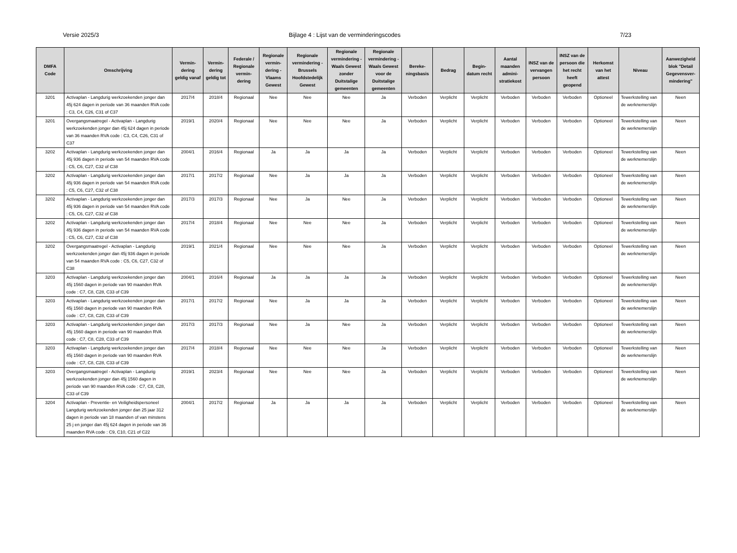Versie 2025/3 Bijlage 4 : Lijst van de verminderingscodes 7/23
| DMFA Code | Omschrijving | Vermin-dering geldig vanaf | Vermin-dering geldig tot | Federale / Regionale vermin-dering | Regionale vermin-dering - Vlaams Gewest | Regionale vermindering - Brussels Hoofdstedelijk Gewest | Regionale vermindering - Waals Gewest zonder Duitstalige gemeenten | Regionale vermindering - Waals Gewest voor de Duitstalige gemeenten | Bereke-ningsbasis | Bedrag | Begin-datum recht | Aantal maanden admini-stratiekost | INSZ van de vervangen persoon | INSZ van de persoon die het recht heeft geopend | Herkomst van het attest | Niveau | Aanwezigheid blok "Detail Gegevensver-mindering" |
| --- | --- | --- | --- | --- | --- | --- | --- | --- | --- | --- | --- | --- | --- | --- | --- | --- | --- |
| 3201 | Activaplan - Langdurig werkzoekenden jonger dan 45j 624 dagen in periode van 36 maanden RVA code : C3, C4, C26, C31 of C37 | 2017/4 | 2018/4 | Regionaal | Nee | Nee | Nee | Ja | Verboden | Verplicht | Verplicht | Verboden | Verboden | Verboden | Optioneel | Tewerkstelling van de werknemerslijn | Neen |
| 3201 | Overgangsmaatregel - Activaplan - Langdurig werkzoekenden jonger dan 45j 624 dagen in periode van 36 maanden RVA code : C3, C4, C26, C31 of C37 | 2019/1 | 2020/4 | Regionaal | Nee | Nee | Nee | Ja | Verboden | Verplicht | Verplicht | Verboden | Verboden | Verboden | Optioneel | Tewerkstelling van de werknemerslijn | Neen |
| 3202 | Activaplan - Langdurig werkzoekenden jonger dan 45j 936 dagen in periode van 54 maanden RVA code : C5, C6, C27, C32 of C38 | 2004/1 | 2016/4 | Regionaal | Ja | Ja | Ja | Ja | Verboden | Verplicht | Verplicht | Verboden | Verboden | Verboden | Optioneel | Tewerkstelling van de werknemerslijn | Neen |
| 3202 | Activaplan - Langdurig werkzoekenden jonger dan 45j 936 dagen in periode van 54 maanden RVA code : C5, C6, C27, C32 of C38 | 2017/1 | 2017/2 | Regionaal | Nee | Ja | Ja | Ja | Verboden | Verplicht | Verplicht | Verboden | Verboden | Verboden | Optioneel | Tewerkstelling van de werknemerslijn | Neen |
| 3202 | Activaplan - Langdurig werkzoekenden jonger dan 45j 936 dagen in periode van 54 maanden RVA code : C5, C6, C27, C32 of C38 | 2017/3 | 2017/3 | Regionaal | Nee | Ja | Nee | Ja | Verboden | Verplicht | Verplicht | Verboden | Verboden | Verboden | Optioneel | Tewerkstelling van de werknemerslijn | Neen |
| 3202 | Activaplan - Langdurig werkzoekenden jonger dan 45j 936 dagen in periode van 54 maanden RVA code : C5, C6, C27, C32 of C38 | 2017/4 | 2018/4 | Regionaal | Nee | Nee | Nee | Ja | Verboden | Verplicht | Verplicht | Verboden | Verboden | Verboden | Optioneel | Tewerkstelling van de werknemerslijn | Neen |
| 3202 | Overgangsmaatregel - Activaplan - Langdurig werkzoekenden jonger dan 45j 936 dagen in periode van 54 maanden RVA code : C5, C6, C27, C32 of C38 | 2019/1 | 2021/4 | Regionaal | Nee | Nee | Nee | Ja | Verboden | Verplicht | Verplicht | Verboden | Verboden | Verboden | Optioneel | Tewerkstelling van de werknemerslijn | Neen |
| 3203 | Activaplan - Langdurig werkzoekenden jonger dan 45j 1560 dagen in periode van 90 maanden RVA code : C7, C8, C28, C33 of C39 | 2004/1 | 2016/4 | Regionaal | Ja | Ja | Ja | Ja | Verboden | Verplicht | Verplicht | Verboden | Verboden | Verboden | Optioneel | Tewerkstelling van de werknemerslijn | Neen |
| 3203 | Activaplan - Langdurig werkzoekenden jonger dan 45j 1560 dagen in periode van 90 maanden RVA code : C7, C8, C28, C33 of C39 | 2017/1 | 2017/2 | Regionaal | Nee | Ja | Ja | Ja | Verboden | Verplicht | Verplicht | Verboden | Verboden | Verboden | Optioneel | Tewerkstelling van de werknemerslijn | Neen |
| 3203 | Activaplan - Langdurig werkzoekenden jonger dan 45j 1560 dagen in periode van 90 maanden RVA code : C7, C8, C28, C33 of C39 | 2017/3 | 2017/3 | Regionaal | Nee | Ja | Nee | Ja | Verboden | Verplicht | Verplicht | Verboden | Verboden | Verboden | Optioneel | Tewerkstelling van de werknemerslijn | Neen |
| 3203 | Activaplan - Langdurig werkzoekenden jonger dan 45j 1560 dagen in periode van 90 maanden RVA code : C7, C8, C28, C33 of C39 | 2017/4 | 2018/4 | Regionaal | Nee | Nee | Nee | Ja | Verboden | Verplicht | Verplicht | Verboden | Verboden | Verboden | Optioneel | Tewerkstelling van de werknemerslijn | Neen |
| 3203 | Overgangsmaatregel - Activaplan - Langdurig werkzoekenden jonger dan 45j 1560 dagen in periode van 90 maanden RVA code : C7, C8, C28, C33 of C39 | 2019/1 | 2023/4 | Regionaal | Nee | Nee | Nee | Ja | Verboden | Verplicht | Verplicht | Verboden | Verboden | Verboden | Optioneel | Tewerkstelling van de werknemerslijn | Neen |
| 3204 | Activaplan - Preventie- en Veiligheidspersoneel Langdurig werkzoekenden jonger dan 25 jaar 312 dagen in periode van 18 maanden of van minstens 25 j en jonger dan 45j 624 dagen in periode van 36 maanden RVA code : C9, C10, C21 of C22 | 2004/1 | 2017/2 | Regionaal | Ja | Ja | Ja | Ja | Verboden | Verplicht | Verplicht | Verboden | Verboden | Verboden | Optioneel | Tewerkstelling van de werknemerslijn | Neen |